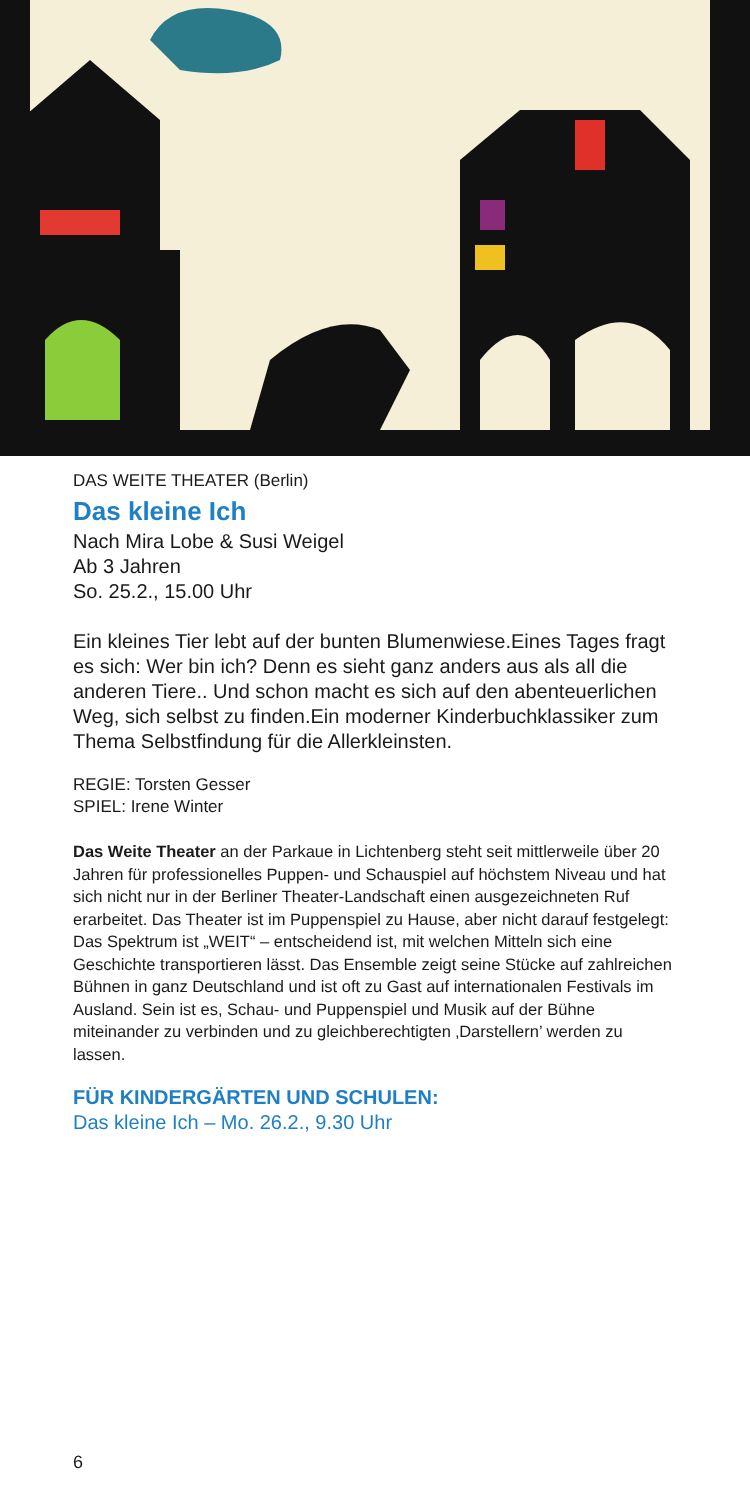DAS WEITE THEATER (Berlin)
Das kleine Ich
Nach Mira Lobe & Susi Weigel
Ab 3 Jahren
So. 25.2., 15.00 Uhr
Ein kleines Tier lebt auf der bunten Blumenwiese.Eines Tages fragt es sich: Wer bin ich? Denn es sieht ganz anders aus als all die anderen Tiere.. Und schon macht es sich auf den abenteuerlichen Weg, sich selbst zu finden.Ein moderner Kinderbuchklassiker zum Thema Selbstfindung für die Allerkleinsten.
REGIE: Torsten Gesser
SPIEL: Irene Winter
Das Weite Theater an der Parkaue in Lichtenberg steht seit mittlerweile über 20 Jahren für professionelles Puppen- und Schauspiel auf höchstem Niveau und hat sich nicht nur in der Berliner Theater-Landschaft einen ausgezeichneten Ruf erarbeitet. Das Theater ist im Puppenspiel zu Hause, aber nicht darauf festgelegt: Das Spektrum ist „WEIT“ – entscheidend ist, mit welchen Mitteln sich eine Geschichte transportieren lässt. Das Ensemble zeigt seine Stücke auf zahlreichen Bühnen in ganz Deutschland und ist oft zu Gast auf internationalen Festivals im Ausland. Sein ist es, Schau- und Puppenspiel und Musik auf der Bühne miteinander zu verbinden und zu gleichberechtigten ‚Darstellern’ werden zu lassen.
FÜR KINDERGÄRTEN UND SCHULEN:
Das kleine Ich – Mo. 26.2., 9.30 Uhr
6